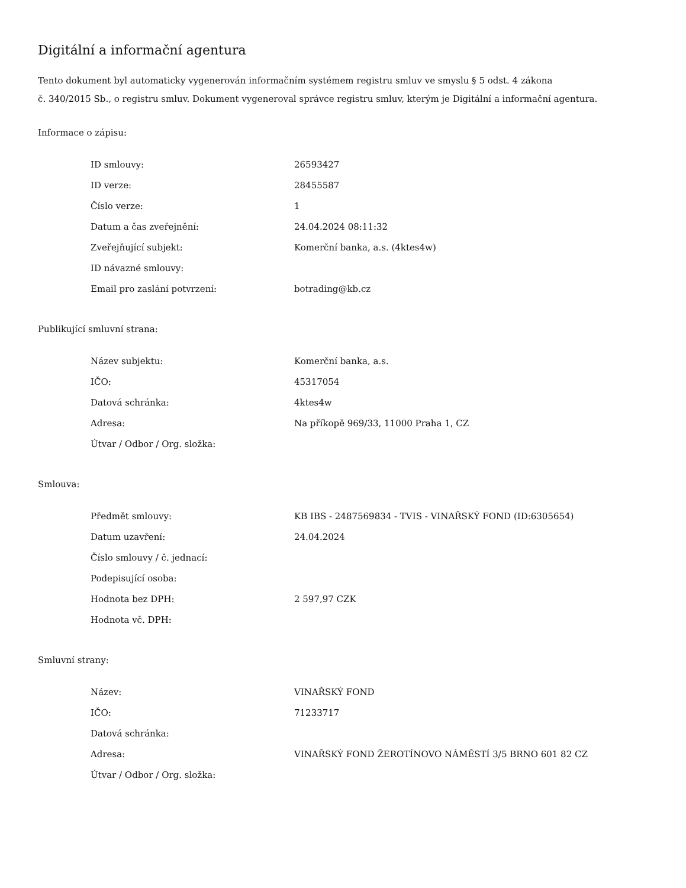Digitální a informační agentura
Tento dokument byl automaticky vygenerován informačním systémem registru smluv ve smyslu § 5 odst. 4 zákona
č. 340/2015 Sb., o registru smluv. Dokument vygeneroval správce registru smluv, kterým je Digitální a informační agentura.
Informace o zápisu:
| ID smlouvy: | 26593427 |
| ID verze: | 28455587 |
| Číslo verze: | 1 |
| Datum a čas zveřejnění: | 24.04.2024 08:11:32 |
| Zveřejňující subjekt: | Komerční banka, a.s. (4ktes4w) |
| ID návazné smlouvy: | |
| Email pro zaslání potvrzení: | botrading@kb.cz |
Publikující smluvní strana:
| Název subjektu: | Komerční banka, a.s. |
| IČO: | 45317054 |
| Datová schránka: | 4ktes4w |
| Adresa: | Na příkopě 969/33, 11000 Praha 1, CZ |
| Útvar / Odbor / Org. složka: | |
Smlouva:
| Předmět smlouvy: | KB IBS - 2487569834 - TVIS - VINAŘSKÝ FOND (ID:6305654) |
| Datum uzavření: | 24.04.2024 |
| Číslo smlouvy / č. jednací: | |
| Podepisující osoba: | |
| Hodnota bez DPH: | 2 597,97 CZK |
| Hodnota vč. DPH: | |
Smluvní strany:
| Název: | VINAŘSKÝ FOND |
| IČO: | 71233717 |
| Datová schránka: | |
| Adresa: | VINAŘSKÝ FOND ŽEROTÍNOVO NÁMĚSTÍ 3/5 BRNO 601 82 CZ |
| Útvar / Odbor / Org. složka: | |